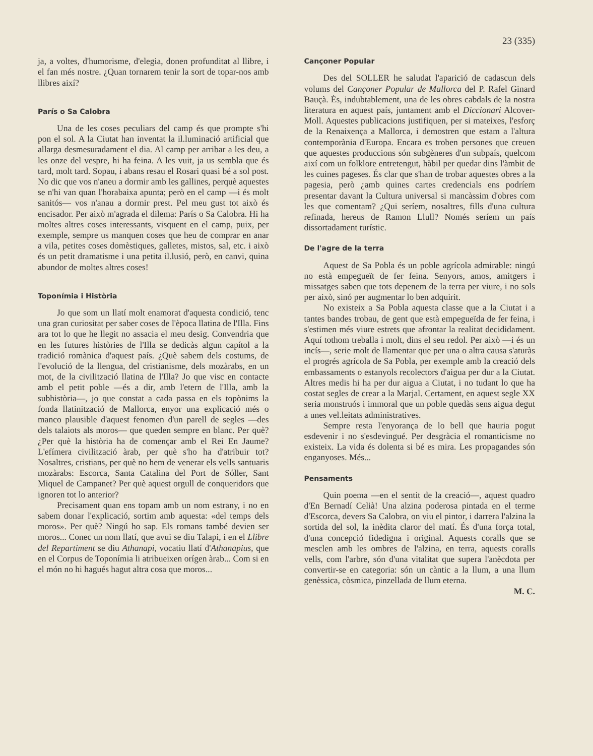23 (335)
ja, a voltes, d'humorisme, d'elegia, donen profunditat al llibre, i el fan més nostre. ¿Quan tornarem tenir la sort de topar-nos amb llibres així?
París o Sa Calobra
Una de les coses peculiars del camp és que prompte s'hi pon el sol. A la Ciutat han inventat la il.luminació artificial que allarga desmesuradament el dia. Al camp per arribar a les deu, a les onze del vespre, hi ha feina. A les vuit, ja us sembla que és tard, molt tard. Sopau, i abans resau el Rosari quasi bé a sol post. No dic que vos n'aneu a dormir amb les gallines, perquè aquestes se n'hi van quan l'horabaixa apunta; però en el camp —i és molt sanitós— vos n'anau a dormir prest. Pel meu gust tot això és encisador. Per això m'agrada el dilema: París o Sa Calobra. Hi ha moltes altres coses interessants, visquent en el camp, puix, per exemple, sempre us manquen coses que heu de comprar en anar a vila, petites coses domèstiques, galletes, mistos, sal, etc. i això és un petit dramatisme i una petita il.lusió, però, en canvi, quina abundor de moltes altres coses!
Toponímia i Història
Jo que som un llatí molt enamorat d'aquesta condició, tenc una gran curiositat per saber coses de l'època llatina de l'Illa. Fins ara tot lo que he llegit no assacia el meu desig. Convendria que en les futures històries de l'Illa se dedicàs algun capítol a la tradició romànica d'aquest país. ¿Què sabem dels costums, de l'evolució de la llengua, del cristianisme, dels mozàrabs, en un mot, de la civilització llatina de l'Illa? Jo que visc en contacte amb el petit poble —és a dir, amb l'etern de l'Illa, amb la subhistòria—, jo que constat a cada passa en els topònims la fonda llatinització de Mallorca, enyor una explicació més o manco plausible d'aquest fenomen d'un parell de segles —des dels talaiots als moros— que queden sempre en blanc. Per què? ¿Per què la història ha de començar amb el Rei En Jaume? L'efímera civilització àrab, per què s'ho ha d'atribuir tot? Nosaltres, cristians, per què no hem de venerar els vells santuaris mozàrabs: Escorca, Santa Catalina del Port de Sóller, Sant Miquel de Campanet? Per què aquest orgull de conqueridors que ignoren tot lo anterior?
Precisament quan ens topam amb un nom estrany, i no en sabem donar l'explicació, sortim amb aquesta: «del temps dels moros». Per què? Ningú ho sap. Els romans també devien ser moros... Conec un nom llatí, que avui se diu Talapi, i en el Llibre del Repartiment se diu Athanapi, vocatiu llatí d'Athanapius, que en el Corpus de Toponímia li atribueixen orígen àrab... Com si en el món no hi hagués hagut altra cosa que moros...
Cançoner Popular
Des del SOLLER he saludat l'aparició de cadascun dels volums del Cançoner Popular de Mallorca del P. Rafel Ginard Bauçà. És, indubtablement, una de les obres cabdals de la nostra literatura en aquest país, juntament amb el Diccionari Alcover-Moll. Aquestes publicacions justifiquen, per si mateixes, l'esforç de la Renaixença a Mallorca, i demostren que estam a l'altura contemporània d'Europa. Encara es troben persones que creuen que aquestes produccions són subgèneres d'un subpaís, quelcom així com un folklore entretengut, hàbil per quedar dins l'àmbit de les cuines pageses. És clar que s'han de trobar aquestes obres a la pagesia, però ¿amb quines cartes credencials ens podríem presentar davant la Cultura universal si mancàssim d'obres com les que comentam? ¿Qui seríem, nosaltres, fills d'una cultura refinada, hereus de Ramon Llull? Només seríem un país dissortadament turístic.
De l'agre de la terra
Aquest de Sa Pobla és un poble agrícola admirable: ningú no està empegueït de fer feina. Senyors, amos, amitgers i missatges saben que tots depenem de la terra per viure, i no sols per això, sinó per augmentar lo ben adquirit.
No existeix a Sa Pobla aquesta classe que a la Ciutat i a tantes bandes trobau, de gent que està empegueïda de fer feina, i s'estimen més viure estrets que afrontar la realitat decididament. Aquí tothom treballa i molt, dins el seu redol. Per això —i és un incís—, serie molt de llamentar que per una o altra causa s'aturàs el progrés agrícola de Sa Pobla, per exemple amb la creació dels embassaments o estanyols recolectors d'aigua per dur a la Ciutat. Altres medis hi ha per dur aigua a Ciutat, i no tudant lo que ha costat segles de crear a la Marjal. Certament, en aquest segle XX seria monstruós i immoral que un poble quedàs sens aigua degut a unes vel.leitats administratives.
Sempre resta l'enyorança de lo bell que hauria pogut esdevenir i no s'esdevingué. Per desgràcia el romanticisme no existeix. La vida és dolenta si bé es mira. Les propagandes són enganyoses. Més...
Pensaments
Quin poema —en el sentit de la creació—, aquest quadro d'En Bernadí Celià! Una alzina poderosa pintada en el terme d'Escorca, devers Sa Calobra, on viu el pintor, i darrera l'alzina la sortida del sol, la inèdita claror del matí. És d'una força total, d'una concepció fidedigna i original. Aquests coralls que se mesclen amb les ombres de l'alzina, en terra, aquests coralls vells, com l'arbre, són d'una vitalitat que supera l'anècdota per convertir-se en categoria: són un càntic a la llum, a una llum genèssica, còsmica, pinzellada de llum eterna.
M. C.